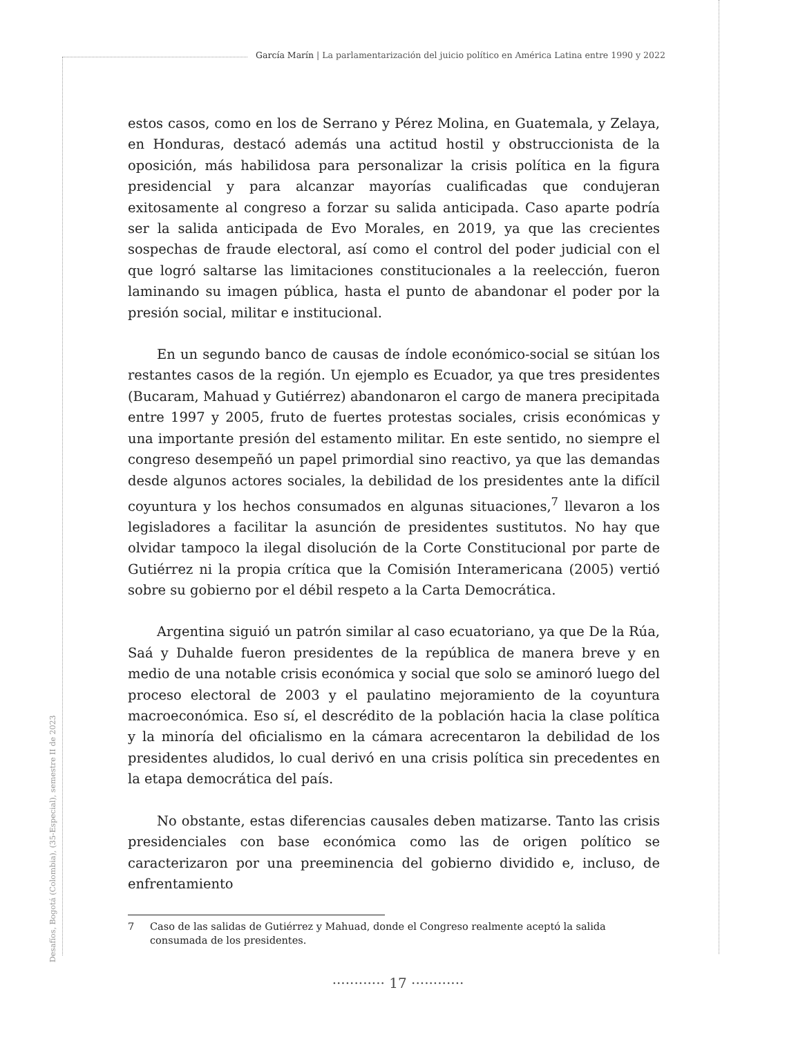García Marín | La parlamentarización del juicio político en América Latina entre 1990 y 2022
estos casos, como en los de Serrano y Pérez Molina, en Guatemala, y Zelaya, en Honduras, destacó además una actitud hostil y obstruccionista de la oposición, más habilidosa para personalizar la crisis política en la figura presidencial y para alcanzar mayorías cualificadas que condujeran exitosamente al congreso a forzar su salida anticipada. Caso aparte podría ser la salida anticipada de Evo Morales, en 2019, ya que las crecientes sospechas de fraude electoral, así como el control del poder judicial con el que logró saltarse las limitaciones constitucionales a la reelección, fueron laminando su imagen pública, hasta el punto de abandonar el poder por la presión social, militar e institucional.
En un segundo banco de causas de índole económico-social se sitúan los restantes casos de la región. Un ejemplo es Ecuador, ya que tres presidentes (Bucaram, Mahuad y Gutiérrez) abandonaron el cargo de manera precipitada entre 1997 y 2005, fruto de fuertes protestas sociales, crisis económicas y una importante presión del estamento militar. En este sentido, no siempre el congreso desempeñó un papel primordial sino reactivo, ya que las demandas desde algunos actores sociales, la debilidad de los presidentes ante la difícil coyuntura y los hechos consumados en algunas situaciones,<sup>7</sup> llevaron a los legisladores a facilitar la asunción de presidentes sustitutos. No hay que olvidar tampoco la ilegal disolución de la Corte Constitucional por parte de Gutiérrez ni la propia crítica que la Comisión Interamericana (2005) vertió sobre su gobierno por el débil respeto a la Carta Democrática.
Argentina siguió un patrón similar al caso ecuatoriano, ya que De la Rúa, Saá y Duhalde fueron presidentes de la república de manera breve y en medio de una notable crisis económica y social que solo se aminoró luego del proceso electoral de 2003 y el paulatino mejoramiento de la coyuntura macroeconómica. Eso sí, el descrédito de la población hacia la clase política y la minoría del oficialismo en la cámara acrecentaron la debilidad de los presidentes aludidos, lo cual derivó en una crisis política sin precedentes en la etapa democrática del país.
No obstante, estas diferencias causales deben matizarse. Tanto las crisis presidenciales con base económica como las de origen político se caracterizaron por una preeminencia del gobierno dividido e, incluso, de enfrentamiento
Desafíos, Bogotá (Colombia), (35-Especial), semestre II de 2023
7 Caso de las salidas de Gutiérrez y Mahuad, donde el Congreso realmente aceptó la salida consumada de los presidentes.
············ 17 ············